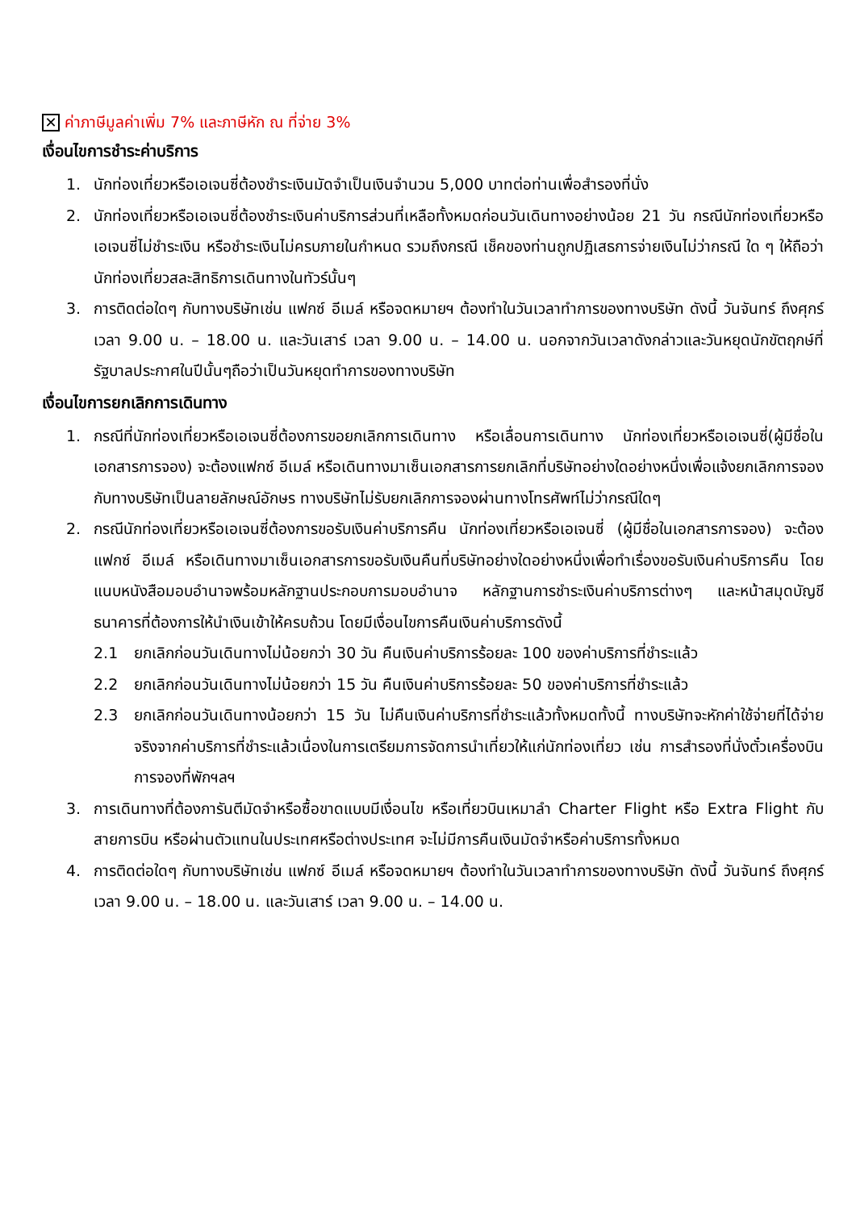✕ ค่าภาษีมูลค่าเพิ่ม 7% และภาษีหัก ณ ที่จ่าย 3%
เงื่อนไขการชำระค่าบริการ
1. นักท่องเที่ยวหรือเอเจนซี่ต้องชำระเงินมัดจำเป็นเงินจำนวน 5,000 บาทต่อท่านเพื่อสำรองที่นั่ง
2. นักท่องเที่ยวหรือเอเจนซี่ต้องชำระเงินค่าบริการส่วนที่เหลือทั้งหมดก่อนวันเดินทางอย่างน้อย 21 วัน กรณีนักท่องเที่ยวหรือเอเจนซี่ไม่ชำระเงิน หรือชำระเงินไม่ครบภายในกำหนด รวมถึงกรณี เช็คของท่านถูกปฏิเสธการจ่ายเงินไม่ว่ากรณี ใด ๆ ให้ถือว่านักท่องเที่ยวสละสิทธิการเดินทางในทัวร์นั้นๆ
3. การติดต่อใดๆ กับทางบริษัทเช่น แฟกซ์ อีเมล์ หรือจดหมายฯ ต้องทำในวันเวลาทำการของทางบริษัท ดังนี้ วันจันทร์ ถึงศุกร์ เวลา 9.00 น. – 18.00 น. และวันเสาร์ เวลา 9.00 น. – 14.00 น. นอกจากวันเวลาดังกล่าวและวันหยุดนักขัตฤกษ์ที่รัฐบาลประกาศในปีนั้นๆถือว่าเป็นวันหยุดทำการของทางบริษัท
เงื่อนไขการยกเลิกการเดินทาง
1. กรณีที่นักท่องเที่ยวหรือเอเจนซี่ต้องการขอยกเลิกการเดินทาง หรือเลื่อนการเดินทาง นักท่องเที่ยวหรือเอเจนซี่(ผู้มีชื่อในเอกสารการจอง) จะต้องแฟกซ์ อีเมล์ หรือเดินทางมาเซ็นเอกสารการยกเลิกที่บริษัทอย่างใดอย่างหนึ่งเพื่อแจ้งยกเลิกการจองกับทางบริษัทเป็นลายลักษณ์อักษร ทางบริษัทไม่รับยกเลิกการจองผ่านทางโทรศัพท์ไม่ว่ากรณีใดๆ
2. กรณีนักท่องเที่ยวหรือเอเจนซี่ต้องการขอรับเงินค่าบริการคืน นักท่องเที่ยวหรือเอเจนซี่ (ผู้มีชื่อในเอกสารการจอง) จะต้องแฟกซ์ อีเมล์ หรือเดินทางมาเซ็นเอกสารการขอรับเงินคืนที่บริษัทอย่างใดอย่างหนึ่งเพื่อทำเรื่องขอรับเงินค่าบริการคืน โดยแนบหนังสือมอบอำนาจพร้อมหลักฐานประกอบการมอบอำนาจ หลักฐานการชำระเงินค่าบริการต่างๆ และหน้าสมุดบัญชีธนาคารที่ต้องการให้นำเงินเข้าให้ครบถ้วน โดยมีเงื่อนไขการคืนเงินค่าบริการดังนี้
2.1 ยกเลิกก่อนวันเดินทางไม่น้อยกว่า 30 วัน คืนเงินค่าบริการร้อยละ 100 ของค่าบริการที่ชำระแล้ว
2.2 ยกเลิกก่อนวันเดินทางไม่น้อยกว่า 15 วัน คืนเงินค่าบริการร้อยละ 50 ของค่าบริการที่ชำระแล้ว
2.3 ยกเลิกก่อนวันเดินทางน้อยกว่า 15 วัน ไม่คืนเงินค่าบริการที่ชำระแล้วทั้งหมดทั้งนี้ ทางบริษัทจะหักค่าใช้จ่ายที่ได้จ่ายจริงจากค่าบริการที่ชำระแล้วเนื่องในการเตรียมการจัดการนำเที่ยวให้แก่นักท่องเที่ยว เช่น การสำรองที่นั่งตั๋วเครื่องบิน การจองที่พักฯลฯ
3. การเดินทางที่ต้องการันตีมัดจำหรือซื้อขาดแบบมีเงื่อนไข หรือเที่ยวบินเหมาลำ Charter Flight หรือ Extra Flight กับสายการบิน หรือผ่านตัวแทนในประเทศหรือต่างประเทศ จะไม่มีการคืนเงินมัดจำหรือค่าบริการทั้งหมด
4. การติดต่อใดๆ กับทางบริษัทเช่น แฟกซ์ อีเมล์ หรือจดหมายฯ ต้องทำในวันเวลาทำการของทางบริษัท ดังนี้ วันจันทร์ ถึงศุกร์ เวลา 9.00 น. – 18.00 น. และวันเสาร์ เวลา 9.00 น. – 14.00 น.